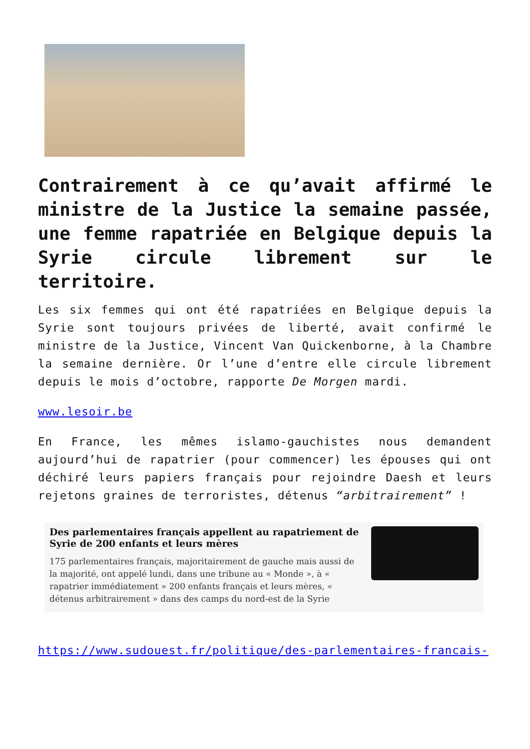Contrairement à ce qu’avait affirmé le ministre de la Justice la semaine passée, une femme rapatriée en Belgique depuis la Syrie circule librement sur le territoire.
Les six femmes qui ont été rapatriées en Belgique depuis la Syrie sont toujours privées de liberté, avait confirmé le ministre de la Justice, Vincent Van Quickenborne, à la Chambre la semaine dernière. Or l’une d’entre elle circule librement depuis le mois d’octobre, rapporte De Morgen mardi.
www.lesoir.be
En France, les mêmes islamo-gauchistes nous demandent aujourd’hui de rapatrier (pour commencer) les épouses qui ont déchiré leurs papiers français pour rejoindre Daesh et leurs rejetons graines de terroristes, détenus “arbitrairement” !
Des parlementaires français appellent au rapatriement de Syrie de 200 enfants et leurs mères
175 parlementaires français, majoritairement de gauche mais aussi de la majorité, ont appelé lundi, dans une tribune au « Monde », à « rapatrier immédiatement » 200 enfants français et leurs mères, « détenus arbitrairement » dans des camps du nord-est de la Syrie
https://www.sudouest.fr/politique/des-parlementaires-francais-